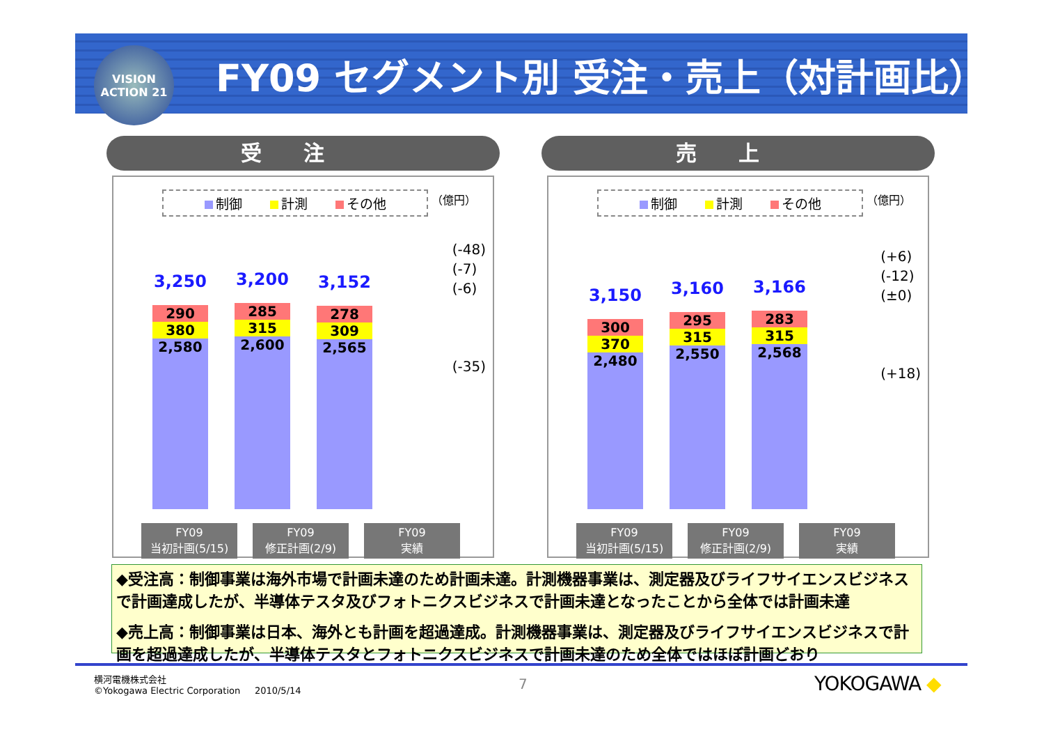VISION
ACTION 21
FY09 セグメント別 受注・売上（対計画比）
受注
制御 計測 その他
（億円）
(-48)
(-7)
(-6)
(-35)
3,250
290
380
2,580
3,200
285
315
2,600
3,152
278
309
2,565
FY09
当初計画(5/15)
FY09
修正計画(2/9)
FY09
実績
売上
制御 計測 その他
（億円）
(+6)
(-12)
(±0)
(+18)
3,150
300
370
2,480
3,160
295
315
2,550
3,166
283
315
2,568
FY09
当初計画(5/15)
FY09
修正計画(2/9)
FY09
実績
◆受注高：制御事業は海外市場で計画未達のため計画未達。計測機器事業は、測定器及びライフサイエンスビジネスで計画達成したが、半導体テスタ及びフォトニクスビジネスで計画未達となったことから全体では計画未達
◆売上高：制御事業は日本、海外とも計画を超過達成。計測機器事業は、測定器及びライフサイエンスビジネスで計画を超過達成したが、半導体テスタとフォトニクスビジネスで計画未達のため全体ではほぼ計画どおり
横河電機株式会社
©Yokogawa Electric Corporation 2010/5/14
7 YOKOGAWA ◆